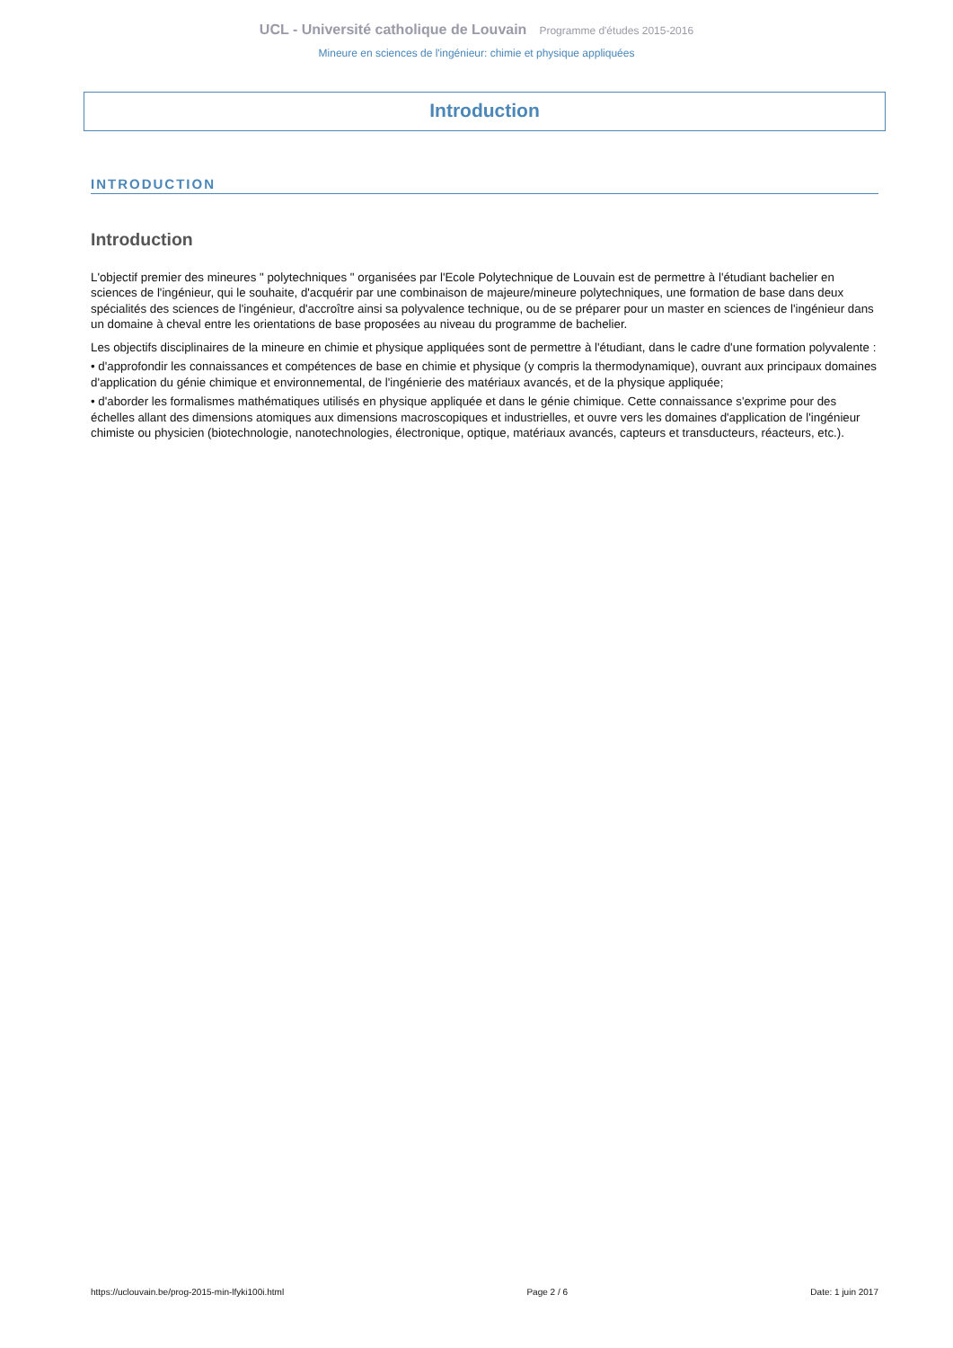UCL - Université catholique de Louvain Programme d'études 2015-2016
Mineure en sciences de l'ingénieur: chimie et physique appliquées
Introduction
INTRODUCTION
Introduction
L'objectif premier des mineures " polytechniques " organisées par l'Ecole Polytechnique de Louvain est de permettre à l'étudiant bachelier en sciences de l'ingénieur, qui le souhaite, d'acquérir par une combinaison de majeure/mineure polytechniques, une formation de base dans deux spécialités des sciences de l'ingénieur, d'accroître ainsi sa polyvalence technique, ou de se préparer pour un master en sciences de l'ingénieur dans un domaine à cheval entre les orientations de base proposées au niveau du programme de bachelier.
Les objectifs disciplinaires de la mineure en chimie et physique appliquées sont de permettre à l'étudiant, dans le cadre d'une formation polyvalente :
• d'approfondir les connaissances et compétences de base en chimie et physique (y compris la thermodynamique), ouvrant aux principaux domaines d'application du génie chimique et environnemental, de l'ingénierie des matériaux avancés, et de la physique appliquée;
• d'aborder les formalismes mathématiques utilisés en physique appliquée et dans le génie chimique. Cette connaissance s'exprime pour des échelles allant des dimensions atomiques aux dimensions macroscopiques et industrielles, et ouvre vers les domaines d'application de l'ingénieur chimiste ou physicien (biotechnologie, nanotechnologies, électronique, optique, matériaux avancés, capteurs et transducteurs, réacteurs, etc.).
https://uclouvain.be/prog-2015-min-lfyki100i.html Page 2 / 6 Date: 1 juin 2017